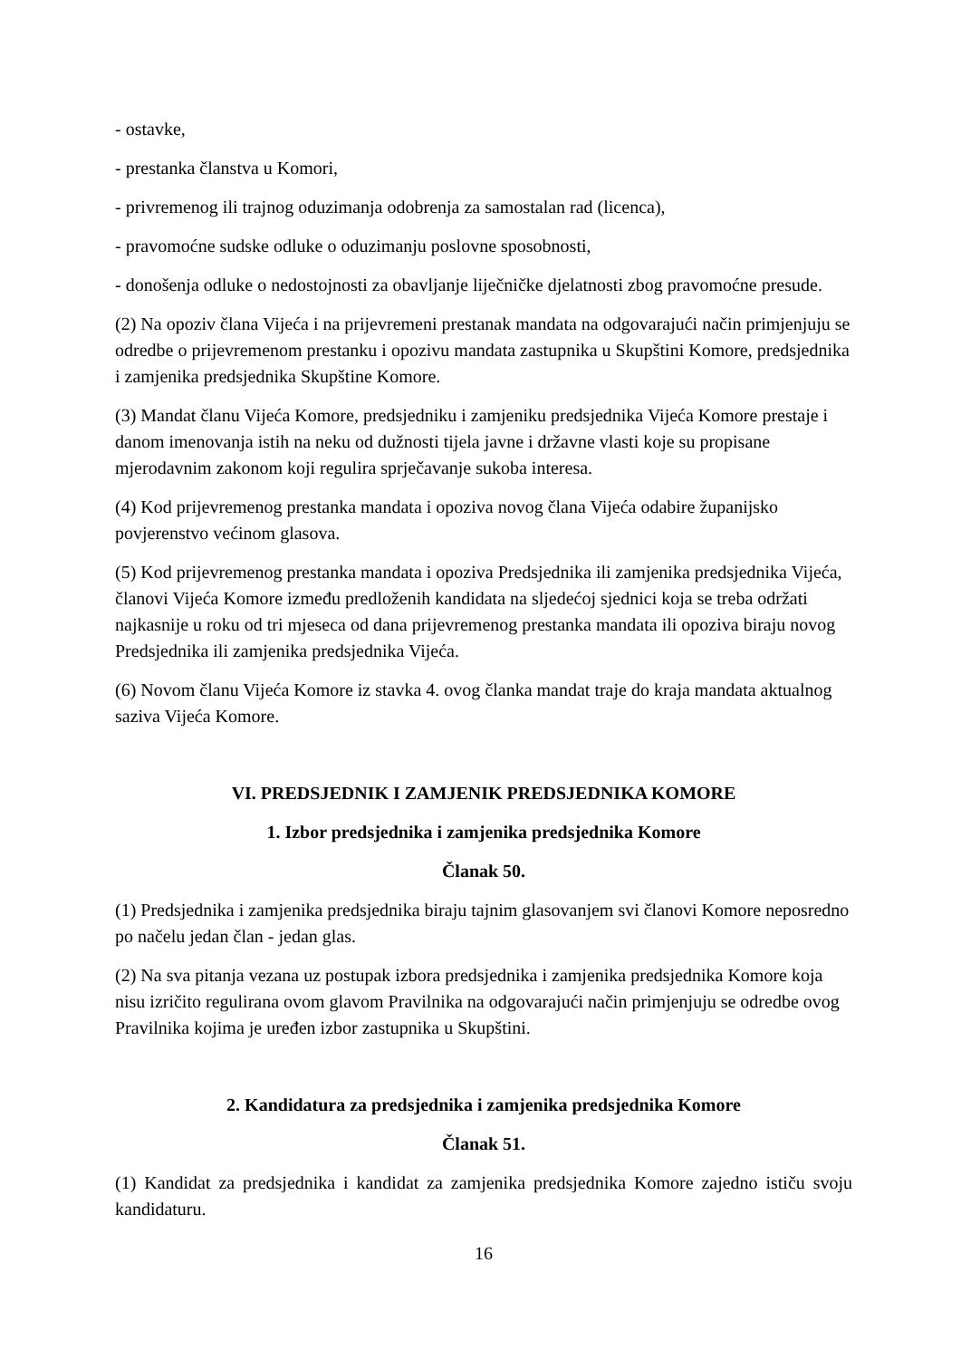- ostavke,
- prestanka članstva u Komori,
- privremenog ili trajnog oduzimanja odobrenja za samostalan rad (licenca),
- pravomoćne sudske odluke o oduzimanju poslovne sposobnosti,
- donošenja odluke o nedostojnosti za obavljanje liječničke djelatnosti zbog pravomoćne presude.
(2) Na opoziv člana Vijeća i na prijevremeni prestanak mandata na odgovarajući način primjenjuju se odredbe o prijevremenom prestanku i opozivu mandata zastupnika u Skupštini Komore, predsjednika i zamjenika predsjednika Skupštine Komore.
(3) Mandat članu Vijeća Komore, predsjedniku i zamjeniku predsjednika Vijeća Komore prestaje i danom imenovanja istih na neku od dužnosti tijela javne i državne vlasti koje su propisane mjerodavnim zakonom koji regulira sprječavanje sukoba interesa.
(4) Kod prijevremenog prestanka mandata i opoziva novog člana Vijeća odabire županijsko povjerenstvo većinom glasova.
(5) Kod prijevremenog prestanka mandata i opoziva Predsjednika ili zamjenika predsjednika Vijeća, članovi Vijeća Komore između predloženih kandidata na sljedećoj sjednici koja se treba održati najkasnije u roku od tri mjeseca od dana prijevremenog prestanka mandata ili opoziva biraju novog Predsjednika ili zamjenika predsjednika Vijeća.
(6) Novom članu Vijeća Komore iz stavka 4. ovog članka mandat traje do kraja mandata aktualnog saziva Vijeća Komore.
VI. PREDSJEDNIK I ZAMJENIK PREDSJEDNIKA KOMORE
1. Izbor predsjednika i zamjenika predsjednika Komore
Članak 50.
(1) Predsjednika i zamjenika predsjednika biraju tajnim glasovanjem svi članovi Komore neposredno po načelu jedan član - jedan glas.
(2) Na sva pitanja vezana uz postupak izbora predsjednika i zamjenika predsjednika Komore koja nisu izričito regulirana ovom glavom Pravilnika na odgovarajući način primjenjuju se odredbe ovog Pravilnika kojima je uređen izbor zastupnika u Skupštini.
2. Kandidatura za predsjednika i zamjenika predsjednika Komore
Članak 51.
(1) Kandidat za predsjednika i kandidat za zamjenika predsjednika Komore zajedno ističu svoju kandidaturu.
16